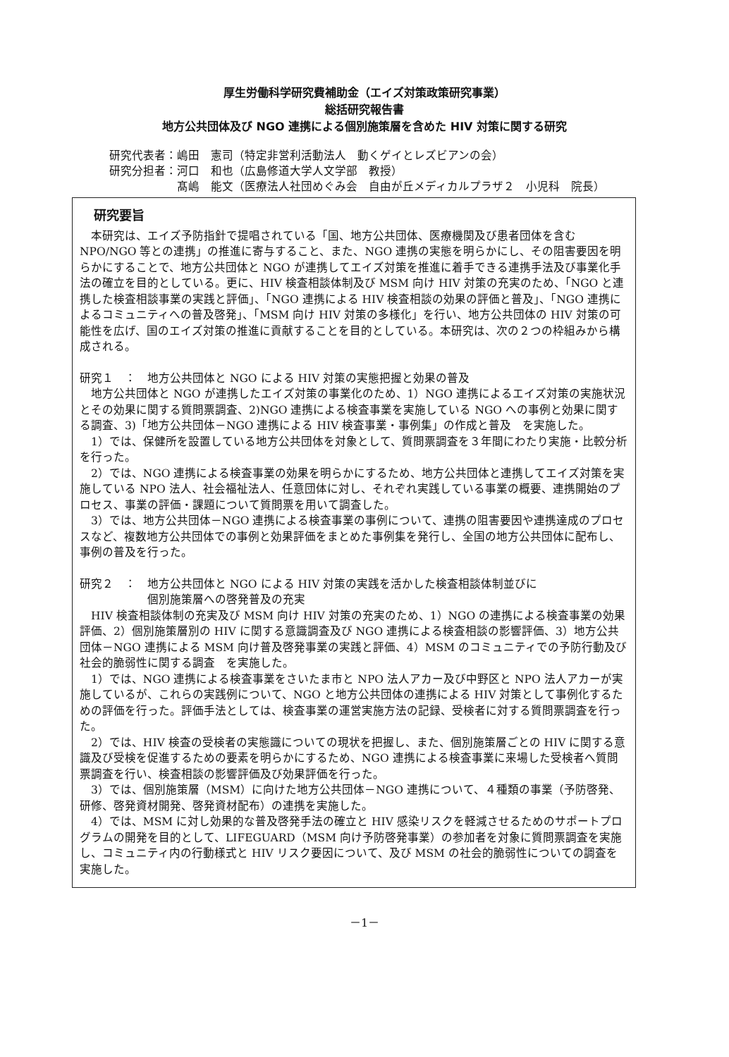厚生労働科学研究費補助金（エイズ対策政策研究事業）
総括研究報告書
地方公共団体及び NGO 連携による個別施策層を含めた HIV 対策に関する研究
研究代表者：嶋田　憲司（特定非営利活動法人　動くゲイとレズビアンの会）
研究分担者：河口　和也（広島修道大学人文学部　教授）
　　　　　　髙嶋　能文（医療法人社団めぐみ会　自由が丘メディカルプラザ２　小児科　院長）
研究要旨
　本研究は、エイズ予防指針で提唱されている「国、地方公共団体、医療機関及び患者団体を含む NPO/NGO 等との連携」の推進に寄与すること、また、NGO 連携の実態を明らかにし、その阻害要因を明らかにすることで、地方公共団体と NGO が連携してエイズ対策を推進に着手できる連携手法及び事業化手法の確立を目的としている。更に、HIV 検査相談体制及び MSM 向け HIV 対策の充実のため、「NGO と連携した検査相談事業の実践と評価」、「NGO 連携による HIV 検査相談の効果の評価と普及」、「NGO 連携によるコミュニティへの普及啓発」、「MSM 向け HIV 対策の多様化」を行い、地方公共団体の HIV 対策の可能性を広げ、国のエイズ対策の推進に貢献することを目的としている。本研究は、次の２つの枠組みから構成される。
研究１　：　地方公共団体と NGO による HIV 対策の実態把握と効果の普及
　地方公共団体と NGO が連携したエイズ対策の事業化のため、1）NGO 連携によるエイズ対策の実施状況とその効果に関する質問票調査、2)NGO 連携による検査事業を実施している NGO への事例と効果に関する調査、3)「地方公共団体－NGO 連携による HIV 検査事業・事例集」の作成と普及　を実施した。
　1）では、保健所を設置している地方公共団体を対象として、質問票調査を３年間にわたり実施・比較分析を行った。
　2）では、NGO 連携による検査事業の効果を明らかにするため、地方公共団体と連携してエイズ対策を実施している NPO 法人、社会福祉法人、任意団体に対し、それぞれ実践している事業の概要、連携開始のプロセス、事業の評価・課題について質問票を用いて調査した。
　3）では、地方公共団体－NGO 連携による検査事業の事例について、連携の阻害要因や連携達成のプロセスなど、複数地方公共団体での事例と効果評価をまとめた事例集を発行し、全国の地方公共団体に配布し、事例の普及を行った。
研究２　：　地方公共団体と NGO による HIV 対策の実践を活かした検査相談体制並びに
　　　　　　個別施策層への啓発普及の充実
　HIV 検査相談体制の充実及び MSM 向け HIV 対策の充実のため、1）NGO の連携による検査事業の効果評価、2）個別施策層別の HIV に関する意識調査及び NGO 連携による検査相談の影響評価、3）地方公共団体－NGO 連携による MSM 向け普及啓発事業の実践と評価、4）MSM のコミュニティでの予防行動及び社会的脆弱性に関する調査　を実施した。
　1）では、NGO 連携による検査事業をさいたま市と NPO 法人アカー及び中野区と NPO 法人アカーが実施しているが、これらの実践例について、NGO と地方公共団体の連携による HIV 対策として事例化するための評価を行った。評価手法としては、検査事業の運営実施方法の記録、受検者に対する質問票調査を行った。
　2）では、HIV 検査の受検者の実態識についての現状を把握し、また、個別施策層ごとの HIV に関する意識及び受検を促進するための要素を明らかにするため、NGO 連携による検査事業に来場した受検者へ質問票調査を行い、検査相談の影響評価及び効果評価を行った。
　3）では、個別施策層（MSM）に向けた地方公共団体－NGO 連携について、４種類の事業（予防啓発、研修、啓発資材開発、啓発資材配布）の連携を実施した。
　4）では、MSM に対し効果的な普及啓発手法の確立と HIV 感染リスクを軽減させるためのサポートプログラムの開発を目的として、LIFEGUARD（MSM 向け予防啓発事業）の参加者を対象に質問票調査を実施し、コミュニティ内の行動様式と HIV リスク要因について、及び MSM の社会的脆弱性についての調査を実施した。
－1－